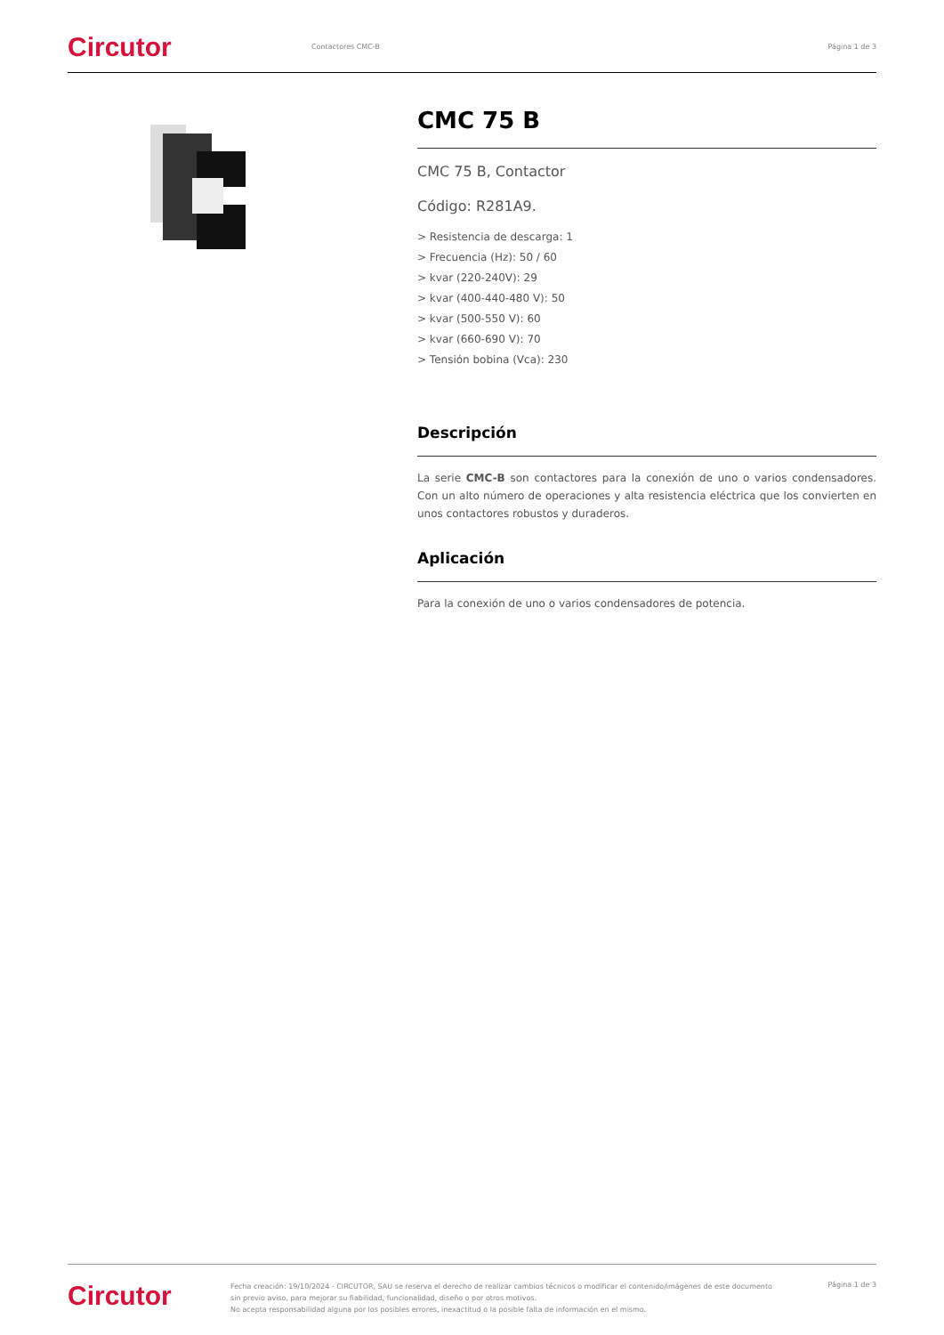Circutor
Contactores CMC-B Página 1 de 3
CMC 75 B
CMC 75 B, Contactor
Código: R281A9.
> Resistencia de descarga: 1
> Frecuencia (Hz): 50 / 60
> kvar (220-240V): 29
> kvar (400-440-480 V): 50
> kvar (500-550 V): 60
> kvar (660-690 V): 70
> Tensión bobina (Vca): 230
Descripción
La serie CMC-B son contactores para la conexión de uno o varios condensadores. Con un alto número de operaciones y alta resistencia eléctrica que los convierten en unos contactores robustos y duraderos.
Aplicación
Para la conexión de uno o varios condensadores de potencia.
Circutor
Fecha creación: 19/10/2024 - CIRCUTOR, SAU se reserva el derecho de realizar cambios técnicos o modificar el contenido/imágenes de este documento sin previo aviso, para mejorar su fiabilidad, funcionalidad, diseño o por otros motivos.
No acepta responsabilidad alguna por los posibles errores, inexactitud o la posible falta de información en el mismo.
Página 1 de 3